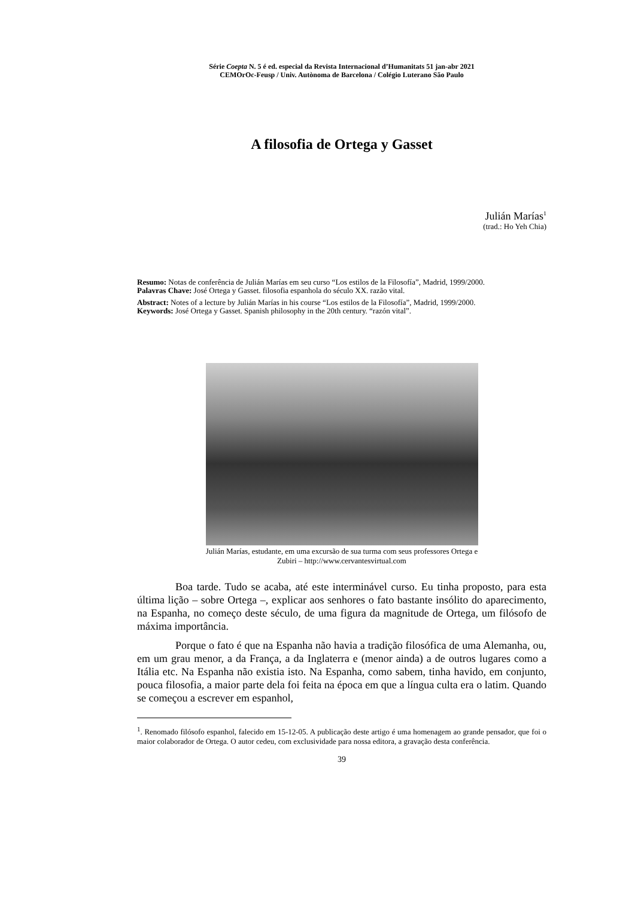Série Coepta N. 5 é ed. especial da Revista Internacional d’Humanitats 51 jan-abr 2021
CEMOrOc-Feusp / Univ. Autònoma de Barcelona / Colégio Luterano São Paulo
A filosofia de Ortega y Gasset
Julián Marías<sup>1</sup>
(trad.: Ho Yeh Chia)
Resumo: Notas de conferência de Julián Marías em seu curso “Los estilos de la Filosofía”, Madrid, 1999/2000.
Palavras Chave: José Ortega y Gasset. filosofia espanhola do século XX. razão vital.
Abstract: Notes of a lecture by Julián Marías in his course “Los estilos de la Filosofía”, Madrid, 1999/2000.
Keywords: José Ortega y Gasset. Spanish philosophy in the 20th century. “razón vital”.
Julián Marías, estudante, em uma excursão de sua turma com seus professores Ortega e Zubiri – http://www.cervantesvirtual.com
Boa tarde. Tudo se acaba, até este interminável curso. Eu tinha proposto, para esta última lição – sobre Ortega –, explicar aos senhores o fato bastante insólito do aparecimento, na Espanha, no começo deste século, de uma figura da magnitude de Ortega, um filósofo de máxima importância.
Porque o fato é que na Espanha não havia a tradição filosófica de uma Alemanha, ou, em um grau menor, a da França, a da Inglaterra e (menor ainda) a de outros lugares como a Itália etc. Na Espanha não existia isto. Na Espanha, como sabem, tinha havido, em conjunto, pouca filosofia, a maior parte dela foi feita na época em que a língua culta era o latim. Quando se começou a escrever em espanhol,
<sup>1</sup>. Renomado filósofo espanhol, falecido em 15-12-05. A publicação deste artigo é uma homenagem ao grande pensador, que foi o maior colaborador de Ortega. O autor cedeu, com exclusividade para nossa editora, a gravação desta conferência.
39